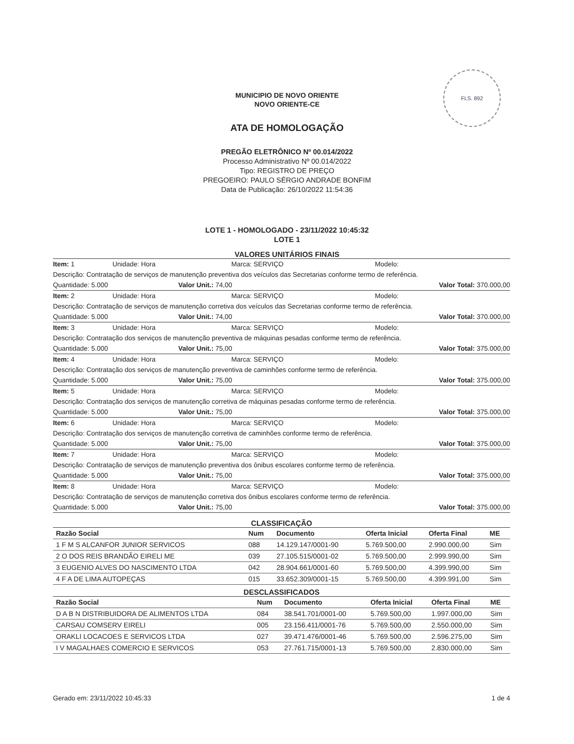FLS. 892
MUNICIPIO DE NOVO ORIENTE
NOVO ORIENTE-CE
ATA DE HOMOLOGAÇÃO
PREGÃO ELETRÔNICO Nº 00.014/2022
Processo Administrativo Nº 00.014/2022
Tipo: REGISTRO DE PREÇO
PREGOEIRO: PAULO SÉRGIO ANDRADE BONFIM
Data de Publicação: 26/10/2022 11:54:36
LOTE 1 - HOMOLOGADO - 23/11/2022 10:45:32
LOTE 1
VALORES UNITÁRIOS FINAIS
Item: 1 Unidade: Hora Marca: SERVIÇO Modelo:
Descrição: Contratação de serviços de manutenção preventiva dos veículos das Secretarias conforme termo de referência.
Quantidade: 5.000 Valor Unit.: 74,00 Valor Total: 370.000,00
Item: 2 Unidade: Hora Marca: SERVIÇO Modelo:
Descrição: Contratação de serviços de manutenção corretiva dos veículos das Secretarias conforme termo de referência.
Quantidade: 5.000 Valor Unit.: 74,00 Valor Total: 370.000,00
Item: 3 Unidade: Hora Marca: SERVIÇO Modelo:
Descrição: Contratação dos serviços de manutenção preventiva de máquinas pesadas conforme termo de referência.
Quantidade: 5.000 Valor Unit.: 75,00 Valor Total: 375.000,00
Item: 4 Unidade: Hora Marca: SERVIÇO Modelo:
Descrição: Contratação dos serviços de manutenção preventiva de caminhões conforme termo de referência.
Quantidade: 5.000 Valor Unit.: 75,00 Valor Total: 375.000,00
Item: 5 Unidade: Hora Marca: SERVIÇO Modelo:
Descrição: Contratação dos serviços de manutenção corretiva de máquinas pesadas conforme termo de referência.
Quantidade: 5.000 Valor Unit.: 75,00 Valor Total: 375.000,00
Item: 6 Unidade: Hora Marca: SERVIÇO Modelo:
Descrição: Contratação dos serviços de manutenção corretiva de caminhões conforme termo de referência.
Quantidade: 5.000 Valor Unit.: 75,00 Valor Total: 375.000,00
Item: 7 Unidade: Hora Marca: SERVIÇO Modelo:
Descrição: Contratação de serviços de manutenção preventiva dos ônibus escolares conforme termo de referência.
Quantidade: 5.000 Valor Unit.: 75,00 Valor Total: 375.000,00
Item: 8 Unidade: Hora Marca: SERVIÇO Modelo:
Descrição: Contratação de serviços de manutenção corretiva dos ônibus escolares conforme termo de referência.
Quantidade: 5.000 Valor Unit.: 75,00 Valor Total: 375.000,00
CLASSIFICAÇÃO
| Razão Social | Num | Documento | Oferta Inicial | Oferta Final | ME |
| --- | --- | --- | --- | --- | --- |
| 1 F M S ALCANFOR JUNIOR SERVICOS | 088 | 14.129.147/0001-90 | 5.769.500,00 | 2.990.000,00 | Sim |
| 2 O DOS REIS BRANDÃO EIRELI ME | 039 | 27.105.515/0001-02 | 5.769.500,00 | 2.999.990,00 | Sim |
| 3 EUGENIO ALVES DO NASCIMENTO LTDA | 042 | 28.904.661/0001-60 | 5.769.500,00 | 4.399.990,00 | Sim |
| 4 F A DE LIMA AUTOPEÇAS | 015 | 33.652.309/0001-15 | 5.769.500,00 | 4.399.991,00 | Sim |
DESCLASSIFICADOS
| Razão Social | Num | Documento | Oferta Inicial | Oferta Final | ME |
| --- | --- | --- | --- | --- | --- |
| D A B N DISTRIBUIDORA DE ALIMENTOS LTDA | 084 | 38.541.701/0001-00 | 5.769.500,00 | 1.997.000,00 | Sim |
| CARSAU COMSERV EIRELI | 005 | 23.156.411/0001-76 | 5.769.500,00 | 2.550.000,00 | Sim |
| ORAKLI LOCACOES E SERVICOS LTDA | 027 | 39.471.476/0001-46 | 5.769.500,00 | 2.596.275,00 | Sim |
| I V MAGALHAES COMERCIO E SERVICOS | 053 | 27.761.715/0001-13 | 5.769.500,00 | 2.830.000,00 | Sim |
Gerado em: 23/11/2022 10:45:33 1 de 4